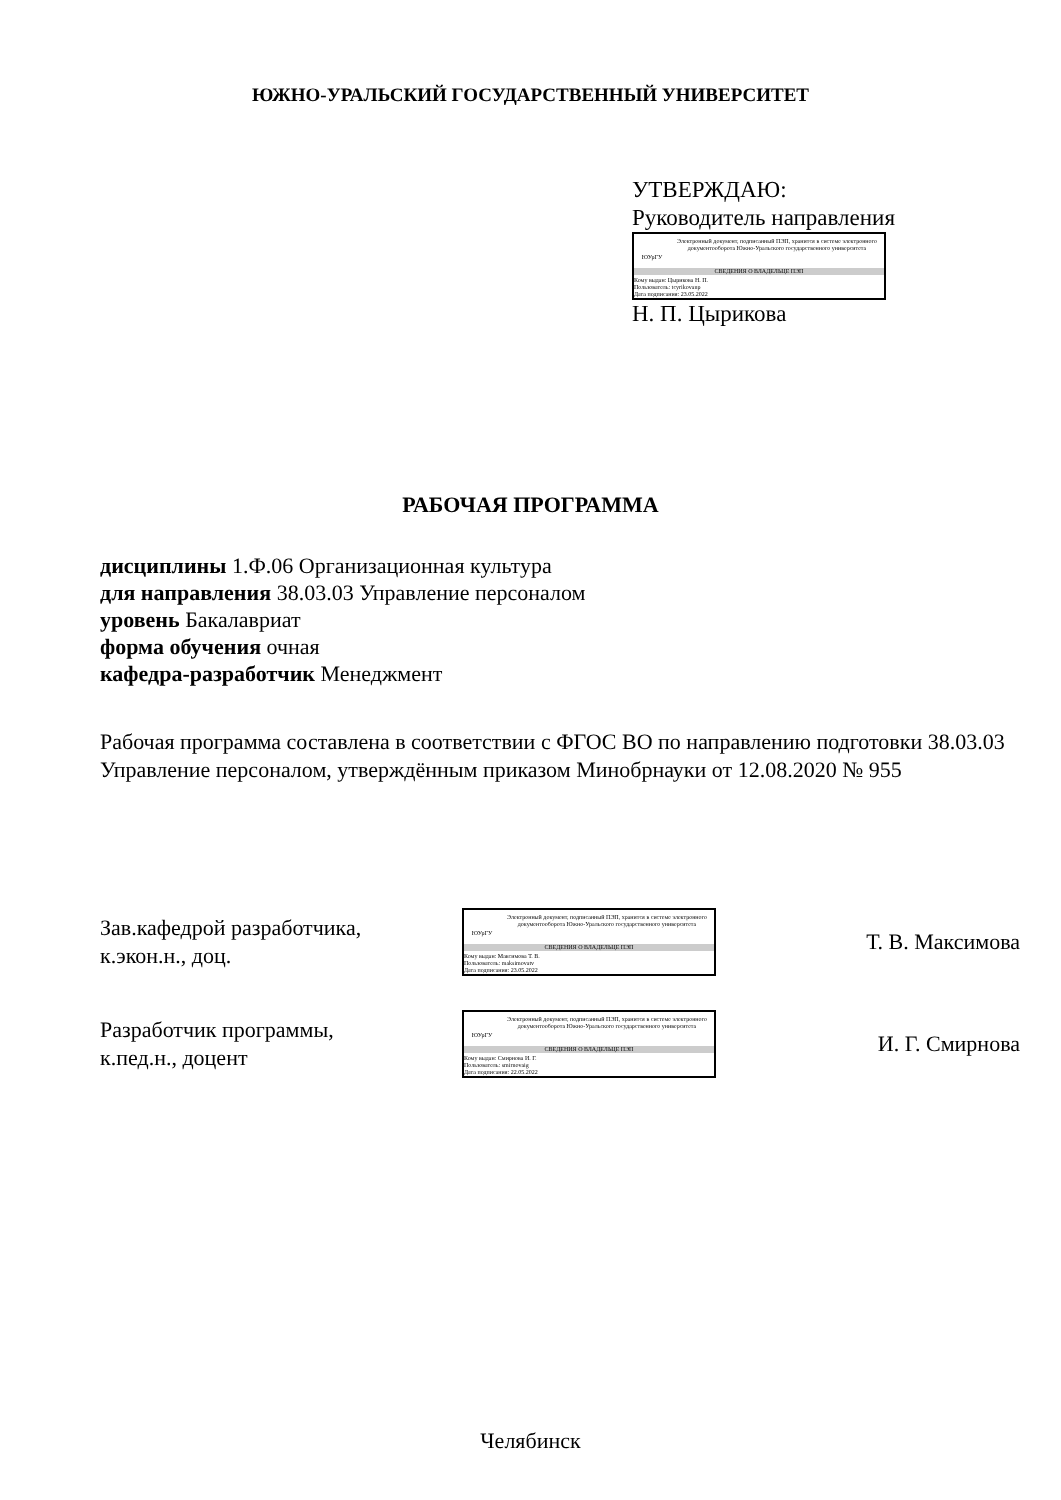ЮЖНО-УРАЛЬСКИЙ ГОСУДАРСТВЕННЫЙ УНИВЕРСИТЕТ
УТВЕРЖДАЮ:
Руководитель направления
ЮУрГУ
Электронный документ, подписанный ПЭП, хранится в системе электронного документооборота Южно-Уральского государственного университета
СВЕДЕНИЯ О ВЛАДЕЛЬЦЕ ПЭП
Кому выдан: Цырикова Н. П.
Пользователь: tcyrikovanp
Дата подписания: 23.05.2022
Н. П. Цырикова
РАБОЧАЯ ПРОГРАММА
дисциплины 1.Ф.06 Организационная культура
для направления 38.03.03 Управление персоналом
уровень Бакалавриат
форма обучения очная
кафедра-разработчик Менеджмент
Рабочая программа составлена в соответствии с ФГОС ВО по направлению подготовки 38.03.03 Управление персоналом, утверждённым приказом Минобрнауки от 12.08.2020 № 955
Зав.кафедрой разработчика,
к.экон.н., доц.
ЮУрГУ
Электронный документ, подписанный ПЭП, хранится в системе электронного документооборота Южно-Уральского государственного университета
СВЕДЕНИЯ О ВЛАДЕЛЬЦЕ ПЭП
Кому выдан: Максимова Т. В.
Пользователь: maksimovatv
Дата подписания: 23.05.2022
Т. В. Максимова
Разработчик программы,
к.пед.н., доцент
ЮУрГУ
Электронный документ, подписанный ПЭП, хранится в системе электронного документооборота Южно-Уральского государственного университета
СВЕДЕНИЯ О ВЛАДЕЛЬЦЕ ПЭП
Кому выдан: Смирнова И. Г.
Пользователь: smirnovaig
Дата подписания: 22.05.2022
И. Г. Смирнова
Челябинск